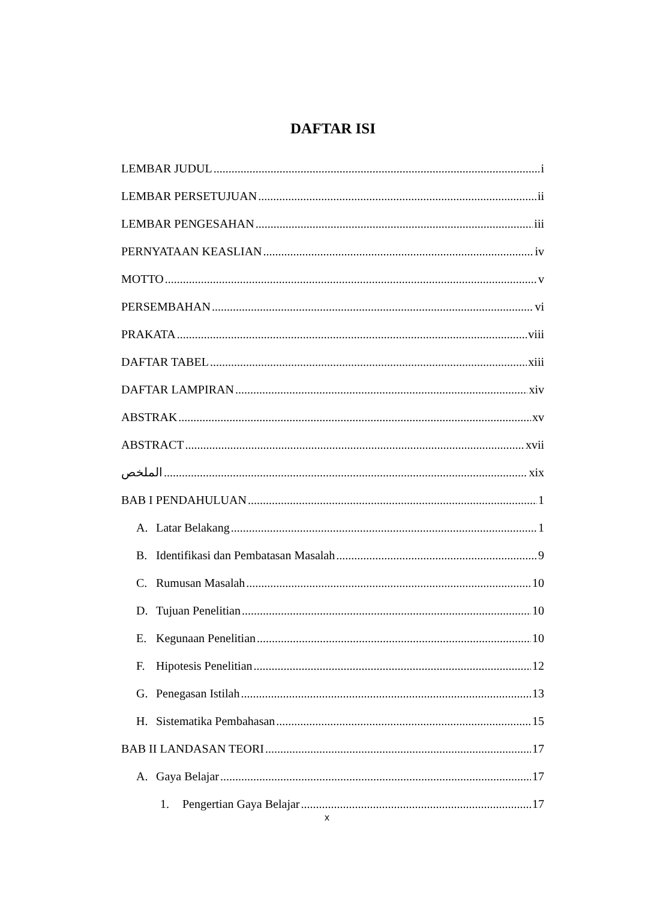DAFTAR ISI
LEMBAR JUDUL i
LEMBAR PERSETUJUAN ii
LEMBAR PENGESAHAN iii
PERNYATAAN KEASLIAN iv
MOTTO v
PERSEMBAHAN vi
PRAKATA viii
DAFTAR TABEL xiii
DAFTAR LAMPIRAN xiv
ABSTRAK xv
ABSTRACT xvii
الملخص xix
BAB I PENDAHULUAN 1
A. Latar Belakang 1
B. Identifikasi dan Pembatasan Masalah 9
C. Rumusan Masalah 10
D. Tujuan Penelitian 10
E. Kegunaan Penelitian 10
F. Hipotesis Penelitian 12
G. Penegasan Istilah 13
H. Sistematika Pembahasan 15
BAB II LANDASAN TEORI 17
A. Gaya Belajar 17
1. Pengertian Gaya Belajar 17
x